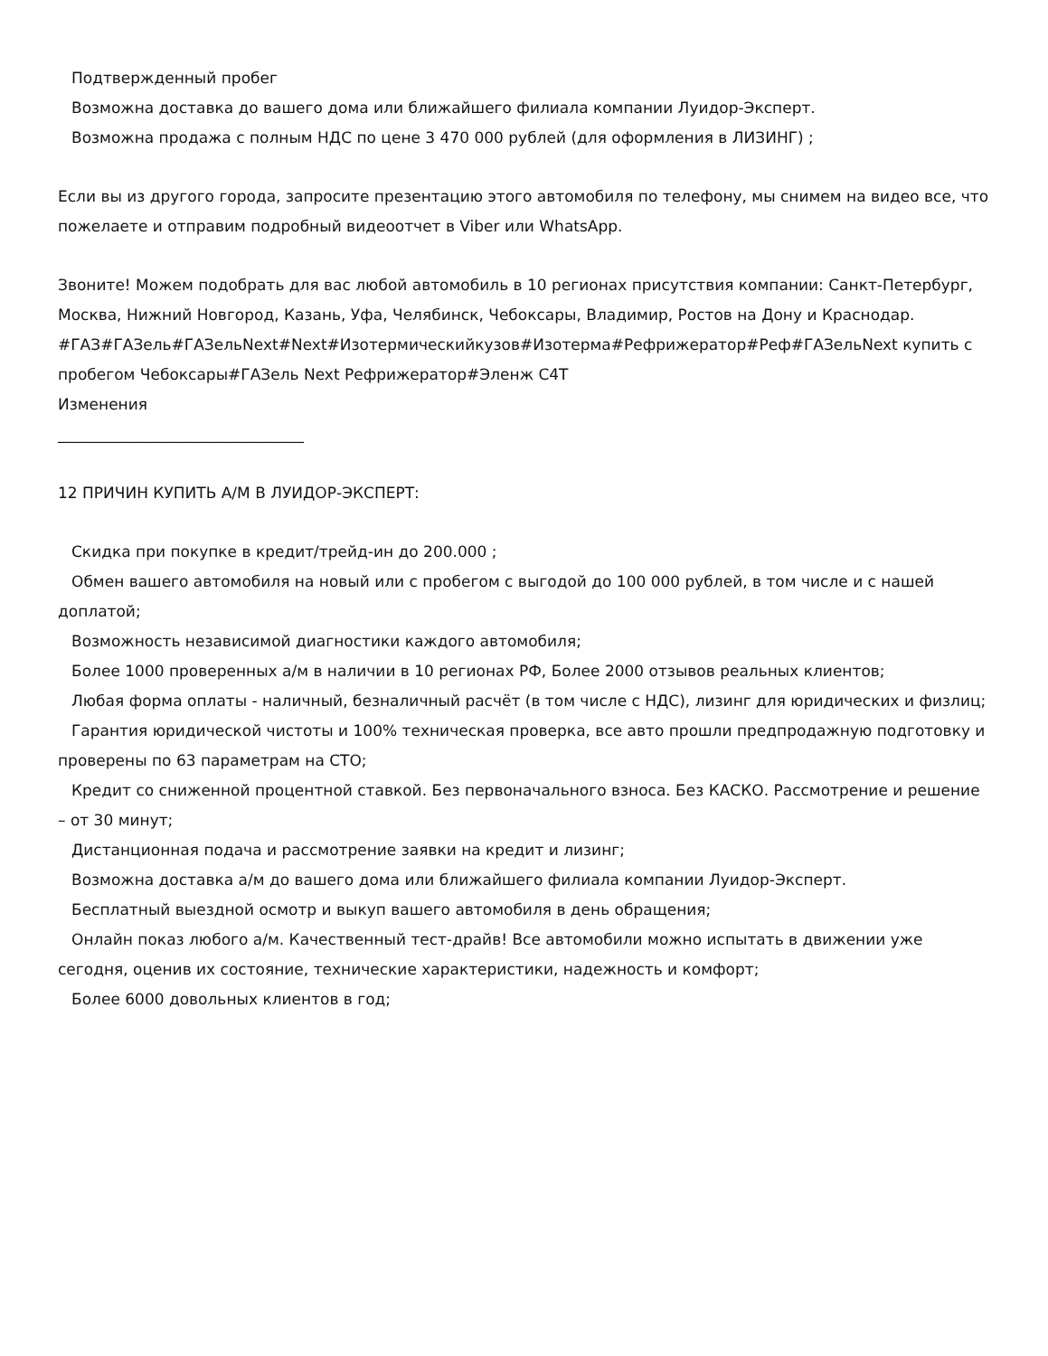Подтвержденный пробег
Возможна доставка до вашего дома или ближайшего филиала компании Луидор-Эксперт.
Возможна продажа с полным НДС по цене 3 470 000 рублей (для оформления в ЛИЗИНГ) ;
Если вы из другого города, запросите презентацию этого автомобиля по телефону, мы снимем на видео все, что пожелаете и отправим подробный видеоотчет в Viber или WhatsApp.
Звоните! Можем подобрать для вас любой автомобиль в 10 регионах присутствия компании: Санкт-Петербург, Москва, Нижний Новгород, Казань, Уфа, Челябинск, Чебоксары, Владимир, Ростов на Дону и Краснодар.
#ГАЗ#ГАЗель#ГАЗельNext#Next#Изотермическийкузов#Изотерма#Рефрижератор#Реф#ГАЗельNext купить с пробегом Чебоксары#ГАЗель Next Рефрижератор#Эленж С4Т
Изменения
________________________________
12 ПРИЧИН КУПИТЬ А/М В ЛУИДОР-ЭКСПЕРТ:
Скидка при покупке в кредит/трейд-ин до 200.000 ;
Обмен вашего автомобиля на новый или с пробегом с выгодой до 100 000 рублей, в том числе и с нашей доплатой;
Возможность независимой диагностики каждого автомобиля;
Более 1000 проверенных а/м в наличии в 10 регионах РФ, Более 2000 отзывов реальных клиентов;
Любая форма оплаты - наличный, безналичный расчёт (в том числе с НДС), лизинг для юридических и физлиц;
Гарантия юридической чистоты и 100% техническая проверка, все авто прошли предпродажную подготовку и проверены по 63 параметрам на СТО;
Кредит со сниженной процентной ставкой. Без первоначального взноса. Без КАСКО. Рассмотрение и решение – от 30 минут;
Дистанционная подача и рассмотрение заявки на кредит и лизинг;
Возможна доставка а/м до вашего дома или ближайшего филиала компании Луидор-Эксперт.
Бесплатный выездной осмотр и выкуп вашего автомобиля в день обращения;
Онлайн показ любого а/м. Качественный тест-драйв! Все автомобили можно испытать в движении уже сегодня, оценив их состояние, технические характеристики, надежность и комфорт;
Более 6000 довольных клиентов в год;